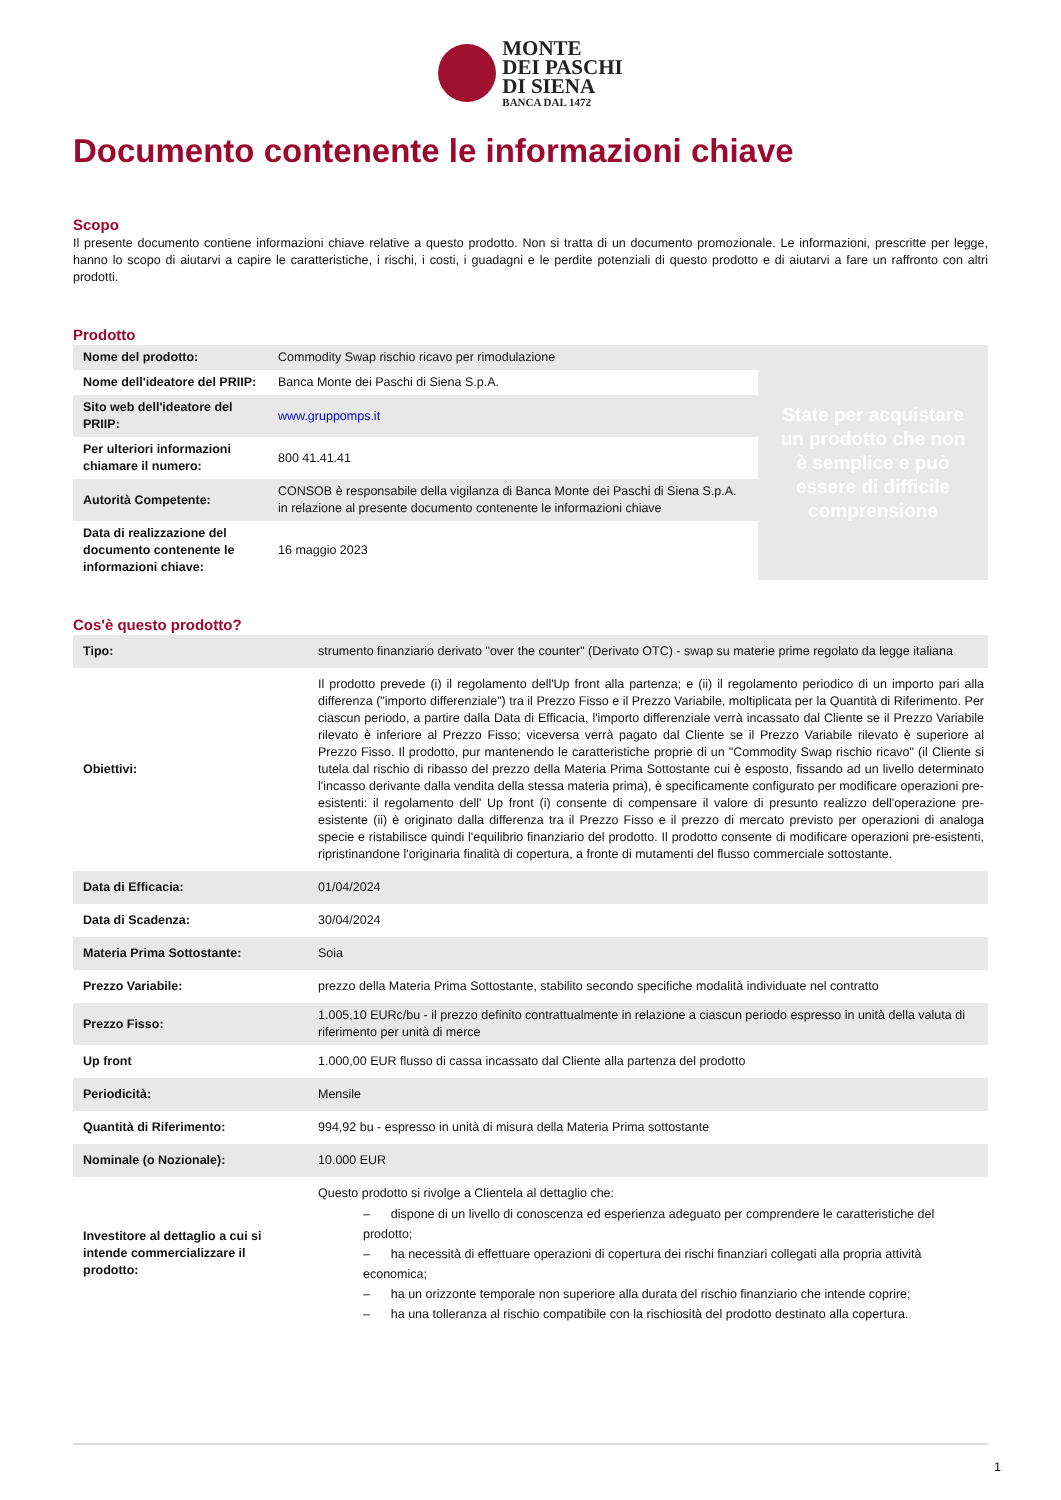MONTE
DEI PASCHI
DI SIENA
BANCA DAL 1472
Documento contenente le informazioni chiave
Scopo
Il presente documento contiene informazioni chiave relative a questo prodotto. Non si tratta di un documento promozionale. Le informazioni, prescritte per legge, hanno lo scopo di aiutarvi a capire le caratteristiche, i rischi, i costi, i guadagni e le perdite potenziali di questo prodotto e di aiutarvi a fare un raffronto con altri prodotti.
Prodotto
| Nome del prodotto: | Commodity Swap rischio ricavo per rimodulazione | State per acquistare un prodotto che non è semplice e può essere di difficile comprensione |
| Nome dell'ideatore del PRIIP: | Banca Monte dei Paschi di Siena S.p.A. | |
| Sito web dell'ideatore del PRIIP: | www.gruppomps.it | |
| Per ulteriori informazioni chiamare il numero: | 800 41.41.41 | |
| Autorità Competente: | CONSOB è responsabile della vigilanza di Banca Monte dei Paschi di Siena S.p.A. in relazione al presente documento contenente le informazioni chiave | |
| Data di realizzazione del documento contenente le informazioni chiave: | 16 maggio 2023 | |
Cos'è questo prodotto?
| Tipo: | strumento finanziario derivato "over the counter" (Derivato OTC) - swap su materie prime regolato da legge italiana |
| Obiettivi: | Il prodotto prevede (i) il regolamento dell'Up front alla partenza; e (ii) il regolamento periodico di un importo pari alla differenza ("importo differenziale") tra il Prezzo Fisso e il Prezzo Variabile, moltiplicata per la Quantità di Riferimento. Per ciascun periodo, a partire dalla Data di Efficacia, l'importo differenziale verrà incassato dal Cliente se il Prezzo Variabile rilevato è inferiore al Prezzo Fisso; viceversa verrà pagato dal Cliente se il Prezzo Variabile rilevato è superiore al Prezzo Fisso. Il prodotto, pur mantenendo le caratteristiche proprie di un "Commodity Swap rischio ricavo" (il Cliente si tutela dal rischio di ribasso del prezzo della Materia Prima Sottostante cui è esposto, fissando ad un livello determinato l'incasso derivante dalla vendita della stessa materia prima), è specificamente configurato per modificare operazioni pre-esistenti: il regolamento dell' Up front (i) consente di compensare il valore di presunto realizzo dell'operazione pre-esistente (ii) è originato dalla differenza tra il Prezzo Fisso e il prezzo di mercato previsto per operazioni di analoga specie e ristabilisce quindi l'equilibrio finanziario del prodotto. Il prodotto consente di modificare operazioni pre-esistenti, ripristinandone l'originaria finalità di copertura, a fronte di mutamenti del flusso commerciale sottostante. |
| Data di Efficacia: | 01/04/2024 |
| Data di Scadenza: | 30/04/2024 |
| Materia Prima Sottostante: | Soia |
| Prezzo Variabile: | prezzo della Materia Prima Sottostante, stabilito secondo specifiche modalità individuate nel contratto |
| Prezzo Fisso: | 1.005,10 EURc/bu - il prezzo definito contrattualmente in relazione a ciascun periodo espresso in unità della valuta di riferimento per unità di merce |
| Up front | 1.000,00 EUR flusso di cassa incassato dal Cliente alla partenza del prodotto |
| Periodicità: | Mensile |
| Quantità di Riferimento: | 994,92 bu - espresso in unità di misura della Materia Prima sottostante |
| Nominale (o Nozionale): | 10.000 EUR |
| Investitore al dettaglio a cui si intende commercializzare il prodotto: | Questo prodotto si rivolge a Clientela al dettaglio che: – dispone di un livello di conoscenza ed esperienza adeguato per comprendere le caratteristiche del prodotto; – ha necessità di effettuare operazioni di copertura dei rischi finanziari collegati alla propria attività economica; – ha un orizzonte temporale non superiore alla durata del rischio finanziario che intende coprire; – ha una tolleranza al rischio compatibile con la rischiosità del prodotto destinato alla copertura. |
1